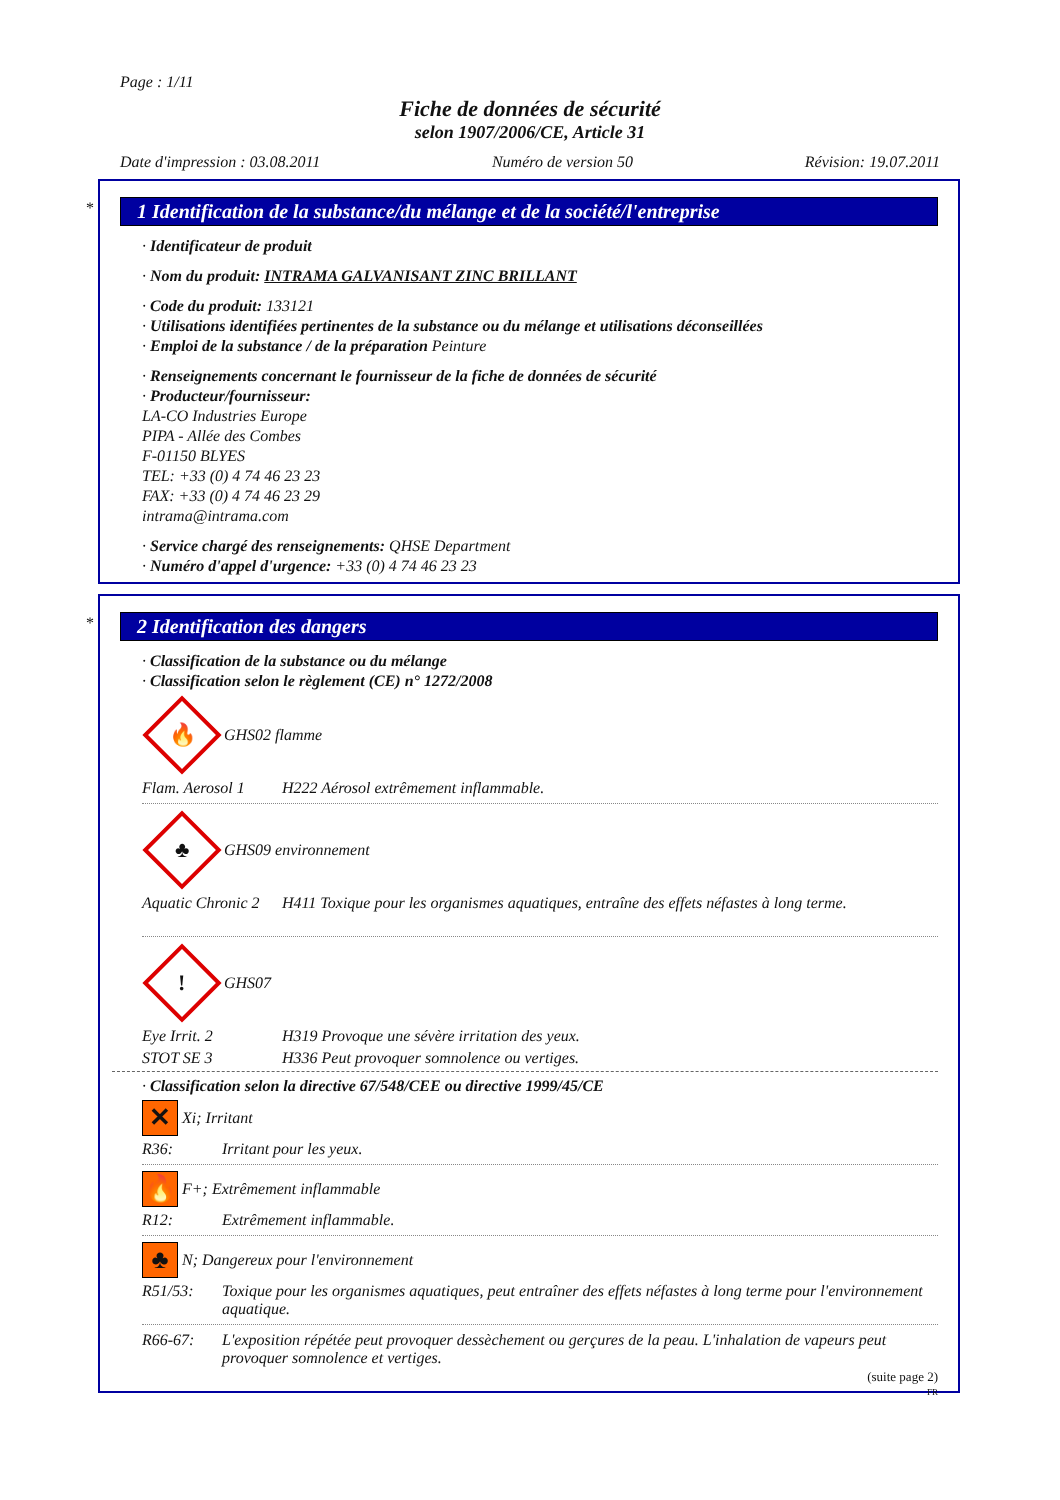Page : 1/11
Fiche de données de sécurité
selon 1907/2006/CE, Article 31
Date d'impression : 03.08.2011 Numéro de version 50 Révision: 19.07.2011
*
1 Identification de la substance/du mélange et de la société/l'entreprise
· Identificateur de produit
· Nom du produit: INTRAMA GALVANISANT ZINC BRILLANT
· Code du produit: 133121
· Utilisations identifiées pertinentes de la substance ou du mélange et utilisations déconseillées
· Emploi de la substance / de la préparation Peinture
· Renseignements concernant le fournisseur de la fiche de données de sécurité
· Producteur/fournisseur:
LA-CO Industries Europe
PIPA - Allée des Combes
F-01150 BLYES
TEL: +33 (0) 4 74 46 23 23
FAX: +33 (0) 4 74 46 23 29
intrama@intrama.com
· Service chargé des renseignements: QHSE Department
· Numéro d'appel d'urgence: +33 (0) 4 74 46 23 23
*
2 Identification des dangers
· Classification de la substance ou du mélange
· Classification selon le règlement (CE) n° 1272/2008
🔥
GHS02 flamme
Flam. Aerosol 1 H222 Aérosol extrêmement inflammable.
♣
GHS09 environnement
Aquatic Chronic 2 H411 Toxique pour les organismes aquatiques, entraîne des effets néfastes à long terme.
!
GHS07
Eye Irrit. 2 H319 Provoque une sévère irritation des yeux.
STOT SE 3 H336 Peut provoquer somnolence ou vertiges.
· Classification selon la directive 67/548/CEE ou directive 1999/45/CE
✕
Xi; Irritant
R36: Irritant pour les yeux.
🔥
F+; Extrêmement inflammable
R12: Extrêmement inflammable.
♣
N; Dangereux pour l'environnement
R51/53: Toxique pour les organismes aquatiques, peut entraîner des effets néfastes à long terme pour l'environnement aquatique.
R66-67: L'exposition répétée peut provoquer dessèchement ou gerçures de la peau. L'inhalation de vapeurs peut provoquer somnolence et vertiges.
(suite page 2)
FR